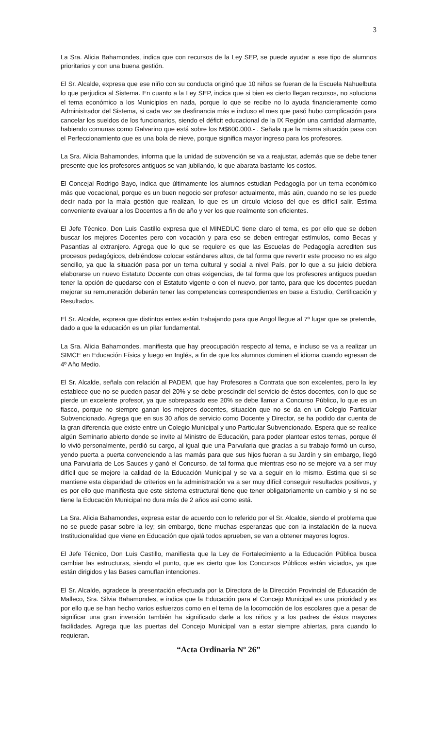3
La Sra. Alicia Bahamondes, indica que con recursos de la Ley SEP, se puede ayudar a ese tipo de alumnos prioritarios y con una buena gestión.
El Sr. Alcalde, expresa que ese niño con su conducta originó que 10 niños se fueran de la Escuela Nahuelbuta lo que perjudica al Sistema. En cuanto a la Ley SEP, indica que si bien es cierto llegan recursos, no soluciona el tema económico a los Municipios en nada, porque lo que se recibe no lo ayuda financieramente como Administrador del Sistema, si cada vez se desfinancia más e incluso el mes que pasó hubo complicación para cancelar los sueldos de los funcionarios, siendo el déficit educacional de la IX Región una cantidad alarmante, habiendo comunas como Galvarino que está sobre los M$600.000.- . Señala que la misma situación pasa con el Perfeccionamiento que es una bola de nieve, porque significa mayor ingreso para los profesores.
La Sra. Alicia Bahamondes, informa que la unidad de subvención se va a reajustar, además que se debe tener presente que los profesores antiguos se van jubilando, lo que abarata bastante los costos.
El Concejal Rodrigo Bayo, indica que últimamente los alumnos estudian Pedagogía por un tema económico más que vocacional, porque es un buen negocio ser profesor actualmente, más aún, cuando no se les puede decir nada por la mala gestión que realizan, lo que es un circulo vicioso del que es difícil salir. Estima conveniente evaluar a los Docentes a fin de año y ver los que realmente son eficientes.
El Jefe Técnico, Don Luis Castillo expresa que el MINEDUC tiene claro el tema, es por ello que se deben buscar los mejores Docentes pero con vocación y para eso se deben entregar estímulos, como Becas y Pasantías al extranjero. Agrega que lo que se requiere es que las Escuelas de Pedagogía acrediten sus procesos pedagógicos, debiéndose colocar estándares altos, de tal forma que revertir este proceso no es algo sencillo, ya que la situación pasa por un tema cultural y social a nivel País, por lo que a su juicio debiera elaborarse un nuevo Estatuto Docente con otras exigencias, de tal forma que los profesores antiguos puedan tener la opción de quedarse con el Estatuto vigente o con el nuevo, por tanto, para que los docentes puedan mejorar su remuneración deberán tener las competencias correspondientes en base a Estudio, Certificación y Resultados.
El Sr. Alcalde, expresa que distintos entes están trabajando para que Angol llegue al 7º lugar que se pretende, dado a que la educación es un pilar fundamental.
La Sra. Alicia Bahamondes, manifiesta que hay preocupación respecto al tema, e incluso se va a realizar un SIMCE en Educación Física y luego en Inglés, a fin de que los alumnos dominen el idioma cuando egresan de 4º Año Medio.
El Sr. Alcalde, señala con relación al PADEM, que hay Profesores a Contrata que son excelentes, pero la ley establece que no se pueden pasar del 20% y se debe prescindir del servicio de éstos docentes, con lo que se pierde un excelente profesor, ya que sobrepasado ese 20% se debe llamar a Concurso Público, lo que es un fiasco, porque no siempre ganan los mejores docentes, situación que no se da en un Colegio Particular Subvencionado. Agrega que en sus 30 años de servicio como Docente y Director, se ha podido dar cuenta de la gran diferencia que existe entre un Colegio Municipal y uno Particular Subvencionado. Espera que se realice algún Seminario abierto donde se invite al Ministro de Educación, para poder plantear estos temas, porque él lo vivió personalmente, perdió su cargo, al igual que una Parvularia que gracias a su trabajo formó un curso, yendo puerta a puerta convenciendo a las mamás para que sus hijos fueran a su Jardín y sin embargo, llegó una Parvularia de Los Sauces y ganó el Concurso, de tal forma que mientras eso no se mejore va a ser muy difícil que se mejore la calidad de la Educación Municipal y se va a seguir en lo mismo. Estima que si se mantiene esta disparidad de criterios en la administración va a ser muy difícil conseguir resultados positivos, y es por ello que manifiesta que este sistema estructural tiene que tener obligatoriamente un cambio y si no se tiene la Educación Municipal no dura más de 2 años así como está.
La Sra. Alicia Bahamondes, expresa estar de acuerdo con lo referido por el Sr. Alcalde, siendo el problema que no se puede pasar sobre la ley; sin embargo, tiene muchas esperanzas que con la instalación de la nueva Institucionalidad que viene en Educación que ojalá todos aprueben, se van a obtener mayores logros.
El Jefe Técnico, Don Luis Castillo, manifiesta que la Ley de Fortalecimiento a la Educación Pública busca cambiar las estructuras, siendo el punto, que es cierto que los Concursos Públicos están viciados, ya que están dirigidos y las Bases camuflan intenciones.
El Sr. Alcalde, agradece la presentación efectuada por la Directora de la Dirección Provincial de Educación de Malleco, Sra. Silvia Bahamondes, e indica que la Educación para el Concejo Municipal es una prioridad y es por ello que se han hecho varios esfuerzos como en el tema de la locomoción de los escolares que a pesar de significar una gran inversión también ha significado darle a los niños y a los padres de éstos mayores facilidades. Agrega que las puertas del Concejo Municipal van a estar siempre abiertas, para cuando lo requieran.
“Acta Ordinaria Nº 26”